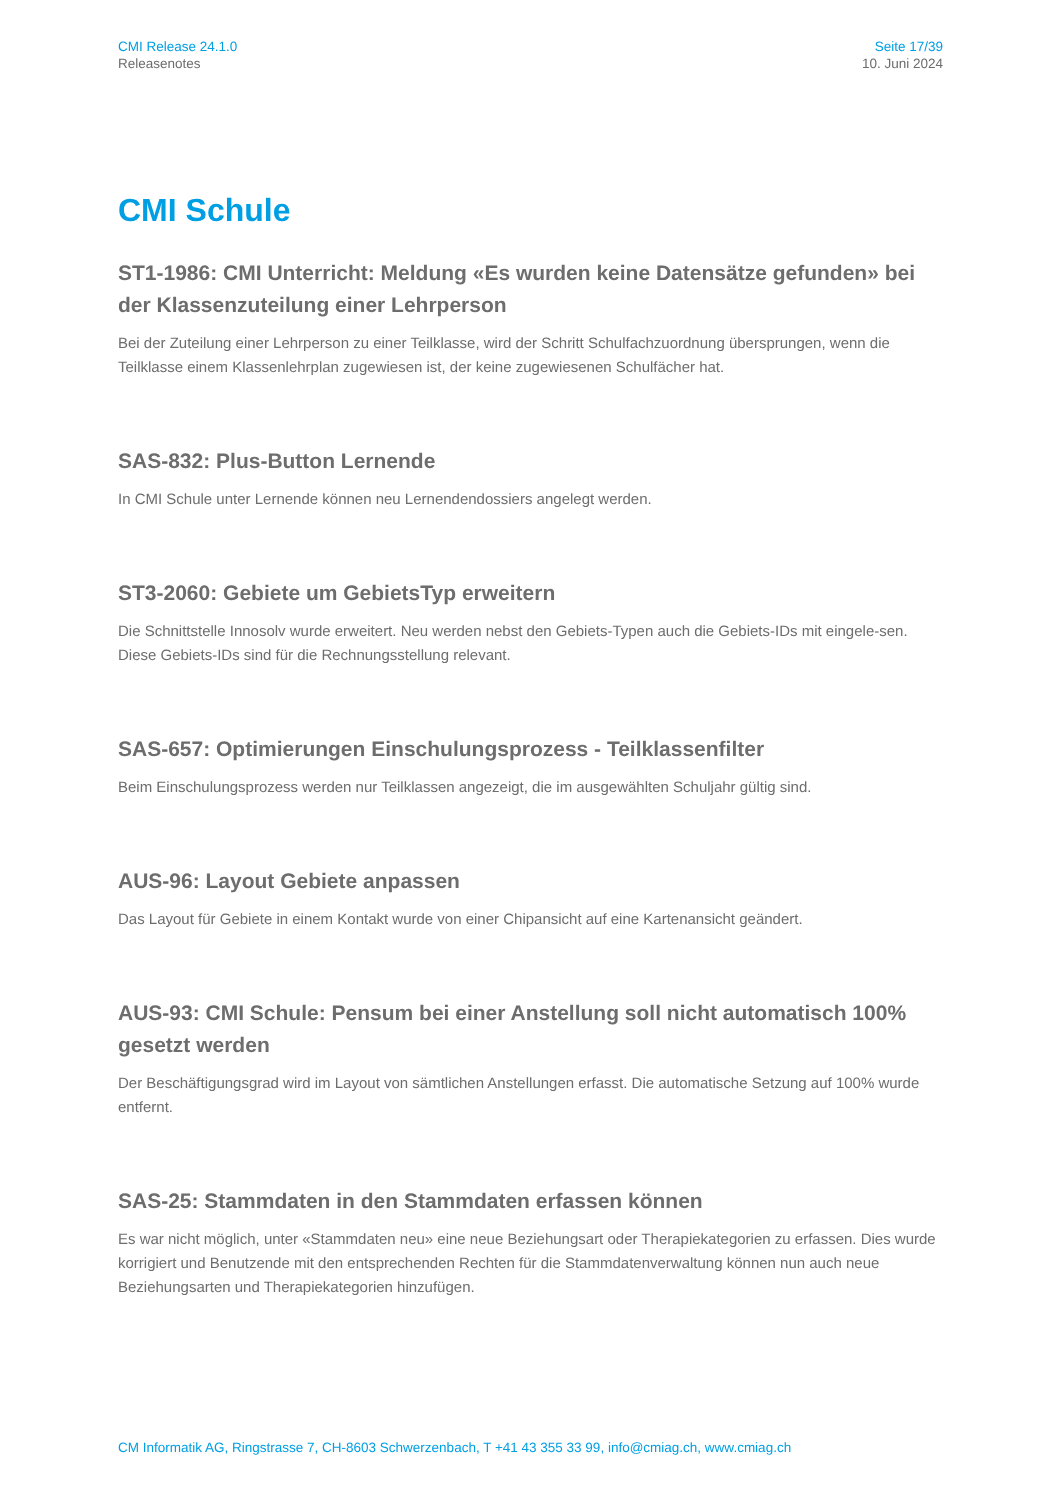CMI Release 24.1.0
Releasenotes
Seite 17/39
10. Juni 2024
CMI Schule
ST1-1986: CMI Unterricht: Meldung «Es wurden keine Datensätze gefunden» bei der Klassenzuteilung einer Lehrperson
Bei der Zuteilung einer Lehrperson zu einer Teilklasse, wird der Schritt Schulfachzuordnung übersprungen, wenn die Teilklasse einem Klassenlehrplan zugewiesen ist, der keine zugewiesenen Schulfächer hat.
SAS-832: Plus-Button Lernende
In CMI Schule unter Lernende können neu Lernendendossiers angelegt werden.
ST3-2060: Gebiete um GebietsTyp erweitern
Die Schnittstelle Innosolv wurde erweitert. Neu werden nebst den Gebiets-Typen auch die Gebiets-IDs mit eingele-sen. Diese Gebiets-IDs sind für die Rechnungsstellung relevant.
SAS-657: Optimierungen Einschulungsprozess - Teilklassenfilter
Beim Einschulungsprozess werden nur Teilklassen angezeigt, die im ausgewählten Schuljahr gültig sind.
AUS-96: Layout Gebiete anpassen
Das Layout für Gebiete in einem Kontakt wurde von einer Chipansicht auf eine Kartenansicht geändert.
AUS-93: CMI Schule: Pensum bei einer Anstellung soll nicht automatisch 100% gesetzt werden
Der Beschäftigungsgrad wird im Layout von sämtlichen Anstellungen erfasst. Die automatische Setzung auf 100% wurde entfernt.
SAS-25: Stammdaten in den Stammdaten erfassen können
Es war nicht möglich, unter «Stammdaten neu» eine neue Beziehungsart oder Therapiekategorien zu erfassen. Dies wurde korrigiert und Benutzende mit den entsprechenden Rechten für die Stammdatenverwaltung können nun auch neue Beziehungsarten und Therapiekategorien hinzufügen.
CM Informatik AG, Ringstrasse 7, CH-8603 Schwerzenbach, T +41 43 355 33 99, info@cmiag.ch, www.cmiag.ch